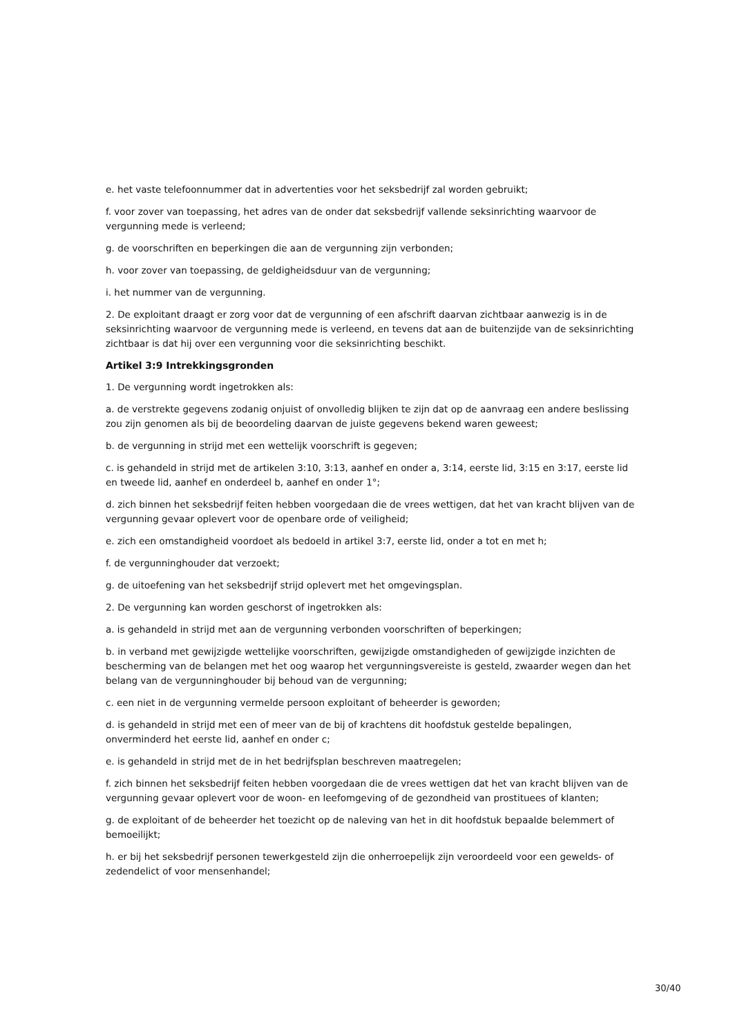e. het vaste telefoonnummer dat in advertenties voor het seksbedrijf zal worden gebruikt;
f. voor zover van toepassing, het adres van de onder dat seksbedrijf vallende seksinrichting waarvoor de vergunning mede is verleend;
g. de voorschriften en beperkingen die aan de vergunning zijn verbonden;
h. voor zover van toepassing, de geldigheidsduur van de vergunning;
i. het nummer van de vergunning.
2. De exploitant draagt er zorg voor dat de vergunning of een afschrift daarvan zichtbaar aanwezig is in de seksinrichting waarvoor de vergunning mede is verleend, en tevens dat aan de buitenzijde van de seksinrichting zichtbaar is dat hij over een vergunning voor die seksinrichting beschikt.
Artikel 3:9 Intrekkingsgronden
1. De vergunning wordt ingetrokken als:
a. de verstrekte gegevens zodanig onjuist of onvolledig blijken te zijn dat op de aanvraag een andere beslissing zou zijn genomen als bij de beoordeling daarvan de juiste gegevens bekend waren geweest;
b. de vergunning in strijd met een wettelijk voorschrift is gegeven;
c. is gehandeld in strijd met de artikelen 3:10, 3:13, aanhef en onder a, 3:14, eerste lid, 3:15 en 3:17, eerste lid en tweede lid, aanhef en onderdeel b, aanhef en onder 1°;
d. zich binnen het seksbedrijf feiten hebben voorgedaan die de vrees wettigen, dat het van kracht blijven van de vergunning gevaar oplevert voor de openbare orde of veiligheid;
e. zich een omstandigheid voordoet als bedoeld in artikel 3:7, eerste lid, onder a tot en met h;
f. de vergunninghouder dat verzoekt;
g. de uitoefening van het seksbedrijf strijd oplevert met het omgevingsplan.
2. De vergunning kan worden geschorst of ingetrokken als:
a. is gehandeld in strijd met aan de vergunning verbonden voorschriften of beperkingen;
b. in verband met gewijzigde wettelijke voorschriften, gewijzigde omstandigheden of gewijzigde inzichten de bescherming van de belangen met het oog waarop het vergunningsvereiste is gesteld, zwaarder wegen dan het belang van de vergunninghouder bij behoud van de vergunning;
c. een niet in de vergunning vermelde persoon exploitant of beheerder is geworden;
d. is gehandeld in strijd met een of meer van de bij of krachtens dit hoofdstuk gestelde bepalingen, onverminderd het eerste lid, aanhef en onder c;
e. is gehandeld in strijd met de in het bedrijfsplan beschreven maatregelen;
f. zich binnen het seksbedrijf feiten hebben voorgedaan die de vrees wettigen dat het van kracht blijven van de vergunning gevaar oplevert voor de woon- en leefomgeving of de gezondheid van prostituees of klanten;
g. de exploitant of de beheerder het toezicht op de naleving van het in dit hoofdstuk bepaalde belemmert of bemoeilijkt;
h. er bij het seksbedrijf personen tewerkgesteld zijn die onherroepelijk zijn veroordeeld voor een gewelds- of zedendelict of voor mensenhandel;
30/40